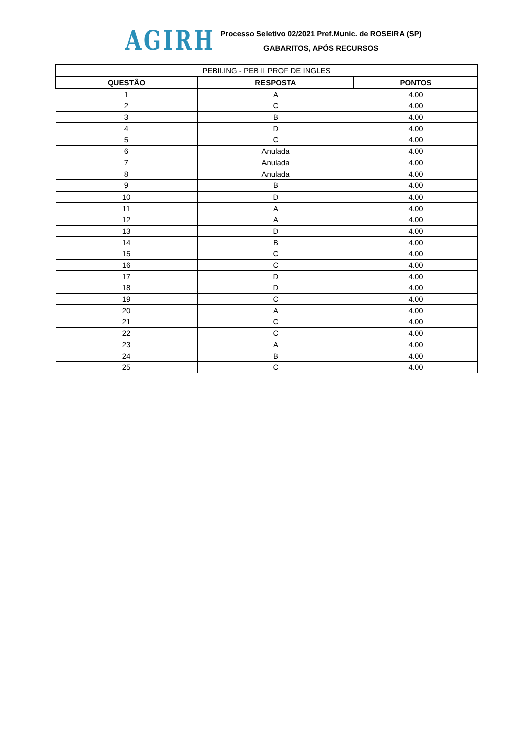AGIRH
Processo Seletivo 02/2021 Pref.Munic. de ROSEIRA (SP)
GABARITOS, APÓS RECURSOS
| PEBII.ING - PEB II PROF DE INGLES | | |
| QUESTÃO | RESPOSTA | PONTOS |
| 1 | A | 4.00 |
| 2 | C | 4.00 |
| 3 | B | 4.00 |
| 4 | D | 4.00 |
| 5 | C | 4.00 |
| 6 | Anulada | 4.00 |
| 7 | Anulada | 4.00 |
| 8 | Anulada | 4.00 |
| 9 | B | 4.00 |
| 10 | D | 4.00 |
| 11 | A | 4.00 |
| 12 | A | 4.00 |
| 13 | D | 4.00 |
| 14 | B | 4.00 |
| 15 | C | 4.00 |
| 16 | C | 4.00 |
| 17 | D | 4.00 |
| 18 | D | 4.00 |
| 19 | C | 4.00 |
| 20 | A | 4.00 |
| 21 | C | 4.00 |
| 22 | C | 4.00 |
| 23 | A | 4.00 |
| 24 | B | 4.00 |
| 25 | C | 4.00 |